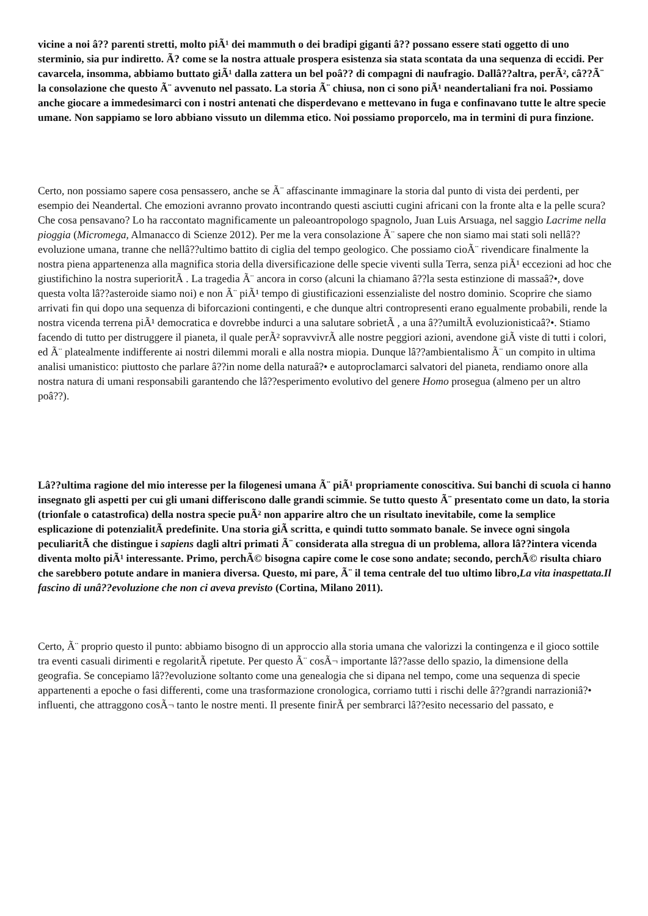vicine a noi â?? parenti stretti, molto piÃ¹ dei mammuth o dei bradipi giganti â?? possano essere stati oggetto di uno sterminio, sia pur indiretto. Ã? come se la nostra attuale prospera esistenza sia stata scontata da una sequenza di eccidi. Per cavarcela, insomma, abbiamo buttato giÃ¹ dalla zattera un bel poâ?? di compagni di naufragio. Dallâ??altra, perÃ², câ??Ã¨ la consolazione che questo Ã¨ avvenuto nel passato. La storia Ã¨ chiusa, non ci sono piÃ¹ neandertaliani fra noi. Possiamo anche giocare a immedesimarci con i nostri antenati che disperdevano e mettevano in fuga e confinavano tutte le altre specie umane. Non sappiamo se loro abbiano vissuto un dilemma etico. Noi possiamo proporcelo, ma in termini di pura finzione.
Certo, non possiamo sapere cosa pensassero, anche se Ã¨ affascinante immaginare la storia dal punto di vista dei perdenti, per esempio dei Neandertal. Che emozioni avranno provato incontrando questi asciutti cugini africani con la fronte alta e la pelle scura? Che cosa pensavano? Lo ha raccontato magnificamente un paleoantropologo spagnolo, Juan Luis Arsuaga, nel saggio Lacrime nella pioggia (Micromega, Almanacco di Scienze 2012). Per me la vera consolazione Ã¨ sapere che non siamo mai stati soli nellâ??evoluzione umana, tranne che nellâ??ultimo battito di ciglia del tempo geologico. Che possiamo cioÃ¨ rivendicare finalmente la nostra piena appartenenza alla magnifica storia della diversificazione delle specie viventi sulla Terra, senza piÃ¹ eccezioni ad hoc che giustifichino la nostra superioritÃ . La tragedia Ã¨ ancora in corso (alcuni la chiamano â??la sesta estinzione di massaâ?•, dove questa volta lâ??asteroide siamo noi) e non Ã¨ piÃ¹ tempo di giustificazioni essenzialiste del nostro dominio. Scoprire che siamo arrivati fin qui dopo una sequenza di biforcazioni contingenti, e che dunque altri contropresenti erano egualmente probabili, rende la nostra vicenda terrena piÃ¹ democratica e dovrebbe indurci a una salutare sobrietÃ , a una â??umiltÃ evoluzionisticaâ?•. Stiamo facendo di tutto per distruggere il pianeta, il quale perÃ² sopravvivrÃ alle nostre peggiori azioni, avendone giÃ viste di tutti i colori, ed Ã¨ platealmente indifferente ai nostri dilemmi morali e alla nostra miopia. Dunque lâ??ambientalismo Ã¨ un compito in ultima analisi umanistico: piuttosto che parlare â??in nome della naturaâ?• e autoproclamarci salvatori del pianeta, rendiamo onore alla nostra natura di umani responsabili garantendo che lâ??esperimento evolutivo del genere Homo prosegua (almeno per un altro poâ??).
Lâ??ultima ragione del mio interesse per la filogenesi umana Ã¨ piÃ¹ propriamente conoscitiva. Sui banchi di scuola ci hanno insegnato gli aspetti per cui gli umani differiscono dalle grandi scimmie. Se tutto questo Ã¨ presentato come un dato, la storia (trionfale o catastrofica) della nostra specie puÃ² non apparire altro che un risultato inevitabile, come la semplice esplicazione di potenzialitÃ predefinite. Una storia giÃ scritta, e quindi tutto sommato banale. Se invece ogni singola peculiaritÃ che distingue i sapiens dagli altri primati Ã¨ considerata alla stregua di un problema, allora lâ??intera vicenda diventa molto piÃ¹ interessante. Primo, perchÃ© bisogna capire come le cose sono andate; secondo, perchÃ© risulta chiaro che sarebbero potute andare in maniera diversa. Questo, mi pare, Ã¨ il tema centrale del tuo ultimo libro,La vita inaspettata.Il fascino di unâ??evoluzione che non ci aveva previsto (Cortina, Milano 2011).
Certo, Ã¨ proprio questo il punto: abbiamo bisogno di un approccio alla storia umana che valorizzi la contingenza e il gioco sottile tra eventi casuali dirimenti e regolaritÃ ripetute. Per questo Ã¨ cosÃ¬ importante lâ??asse dello spazio, la dimensione della geografia. Se concepiamo lâ??evoluzione soltanto come una genealogia che si dipana nel tempo, come una sequenza di specie appartenenti a epoche o fasi differenti, come una trasformazione cronologica, corriamo tutti i rischi delle â??grandi narrazioniâ?• influenti, che attraggono cosÃ¬ tanto le nostre menti. Il presente finirÃ per sembrarci lâ??esito necessario del passato, e